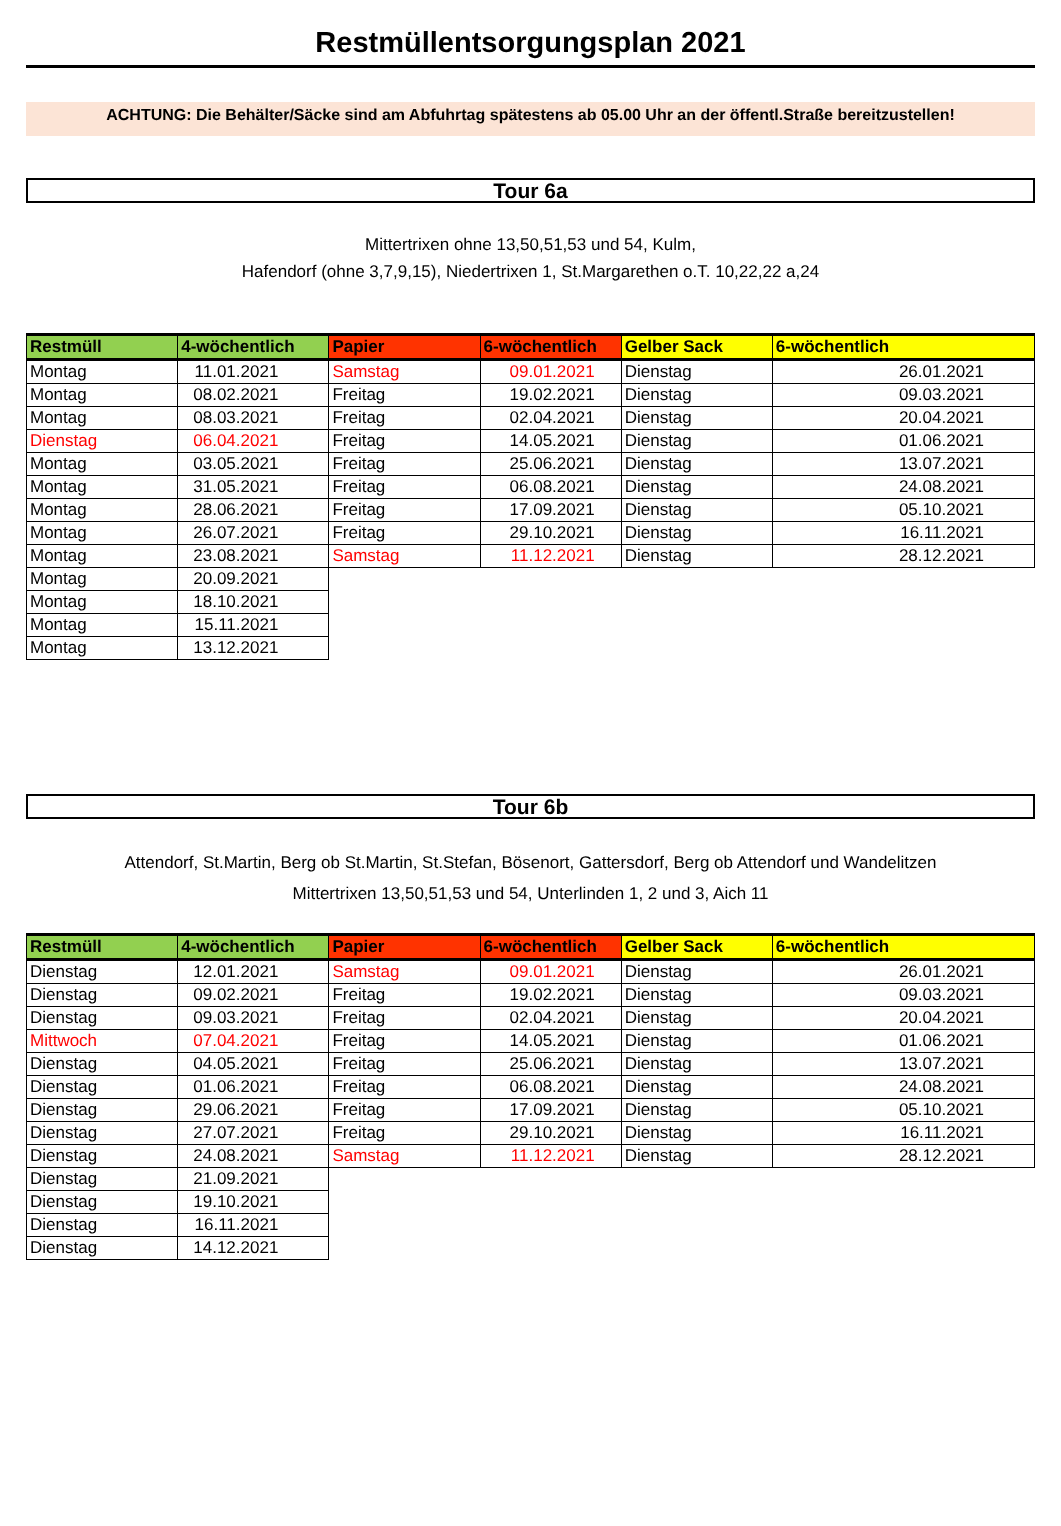Restmüllentsorgungsplan 2021
ACHTUNG: Die Behälter/Säcke sind am Abfuhrtag spätestens ab 05.00 Uhr an der öffentl.Straße bereitzustellen!
Tour 6a
Mittertrixen ohne 13,50,51,53 und 54, Kulm,
Hafendorf (ohne 3,7,9,15), Niedertrixen 1, St.Margarethen o.T. 10,22,22 a,24
| Restmüll | 4-wöchentlich | Papier | 6-wöchentlich | Gelber Sack | 6-wöchentlich |
| --- | --- | --- | --- | --- | --- |
| Montag | 11.01.2021 | Samstag | 09.01.2021 | Dienstag | 26.01.2021 |
| Montag | 08.02.2021 | Freitag | 19.02.2021 | Dienstag | 09.03.2021 |
| Montag | 08.03.2021 | Freitag | 02.04.2021 | Dienstag | 20.04.2021 |
| Dienstag | 06.04.2021 | Freitag | 14.05.2021 | Dienstag | 01.06.2021 |
| Montag | 03.05.2021 | Freitag | 25.06.2021 | Dienstag | 13.07.2021 |
| Montag | 31.05.2021 | Freitag | 06.08.2021 | Dienstag | 24.08.2021 |
| Montag | 28.06.2021 | Freitag | 17.09.2021 | Dienstag | 05.10.2021 |
| Montag | 26.07.2021 | Freitag | 29.10.2021 | Dienstag | 16.11.2021 |
| Montag | 23.08.2021 | Samstag | 11.12.2021 | Dienstag | 28.12.2021 |
| Montag | 20.09.2021 | | | | |
| Montag | 18.10.2021 | | | | |
| Montag | 15.11.2021 | | | | |
| Montag | 13.12.2021 | | | | |
Tour 6b
Attendorf, St.Martin, Berg ob St.Martin, St.Stefan, Bösenort, Gattersdorf, Berg ob Attendorf und Wandelitzen
Mittertrixen 13,50,51,53 und 54, Unterlinden 1, 2 und 3, Aich 11
| Restmüll | 4-wöchentlich | Papier | 6-wöchentlich | Gelber Sack | 6-wöchentlich |
| --- | --- | --- | --- | --- | --- |
| Dienstag | 12.01.2021 | Samstag | 09.01.2021 | Dienstag | 26.01.2021 |
| Dienstag | 09.02.2021 | Freitag | 19.02.2021 | Dienstag | 09.03.2021 |
| Dienstag | 09.03.2021 | Freitag | 02.04.2021 | Dienstag | 20.04.2021 |
| Mittwoch | 07.04.2021 | Freitag | 14.05.2021 | Dienstag | 01.06.2021 |
| Dienstag | 04.05.2021 | Freitag | 25.06.2021 | Dienstag | 13.07.2021 |
| Dienstag | 01.06.2021 | Freitag | 06.08.2021 | Dienstag | 24.08.2021 |
| Dienstag | 29.06.2021 | Freitag | 17.09.2021 | Dienstag | 05.10.2021 |
| Dienstag | 27.07.2021 | Freitag | 29.10.2021 | Dienstag | 16.11.2021 |
| Dienstag | 24.08.2021 | Samstag | 11.12.2021 | Dienstag | 28.12.2021 |
| Dienstag | 21.09.2021 | | | | |
| Dienstag | 19.10.2021 | | | | |
| Dienstag | 16.11.2021 | | | | |
| Dienstag | 14.12.2021 | | | | |